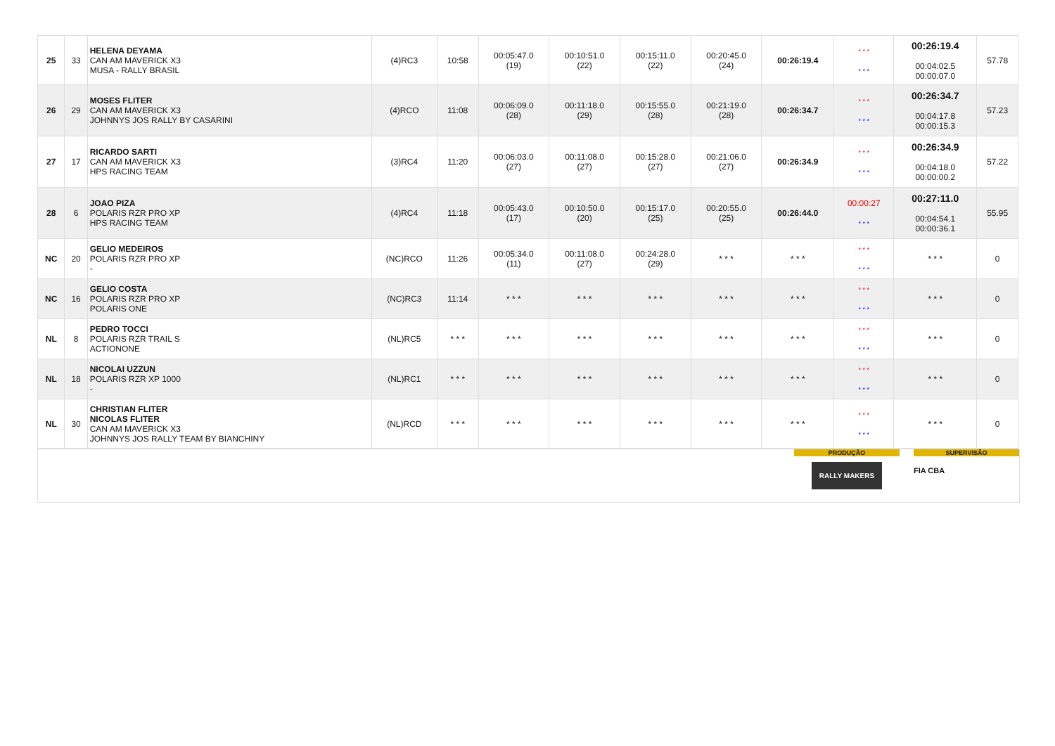| 25 | 33 | HELENA DEYAMA CAN AM MAVERICK X3 MUSA - RALLY BRASIL | (4)RC3 | 10:58 | 00:05:47.0 (19) | 00:10:51.0 (22) | 00:15:11.0 (22) | 00:20:45.0 (24) | 00:26:19.4 | * * * * * * | 00:26:19.4 00:04:02.5 00:00:07.0 | 57.78 |
| 26 | 29 | MOSES FLITER CAN AM MAVERICK X3 JOHNNYS JOS RALLY BY CASARINI | (4)RCO | 11:08 | 00:06:09.0 (28) | 00:11:18.0 (29) | 00:15:55.0 (28) | 00:21:19.0 (28) | 00:26:34.7 | * * * * * * | 00:26:34.7 00:04:17.8 00:00:15.3 | 57.23 |
| 27 | 17 | RICARDO SARTI CAN AM MAVERICK X3 HPS RACING TEAM | (3)RC4 | 11:20 | 00:06:03.0 (27) | 00:11:08.0 (27) | 00:15:28.0 (27) | 00:21:06.0 (27) | 00:26:34.9 | * * * * * * | 00:26:34.9 00:04:18.0 00:00:00.2 | 57.22 |
| 28 | 6 | JOAO PIZA POLARIS RZR PRO XP HPS RACING TEAM | (4)RC4 | 11:18 | 00:05:43.0 (17) | 00:10:50.0 (20) | 00:15:17.0 (25) | 00:20:55.0 (25) | 00:26:44.0 | 00:00:27 * * * | 00:27:11.0 00:04:54.1 00:00:36.1 | 55.95 |
| NC | 20 | GELIO MEDEIROS POLARIS RZR PRO XP - | (NC)RCO | 11:26 | 00:05:34.0 (11) | 00:11:08.0 (27) | 00:24:28.0 (29) | * * * | * * * | * * * * * * | * * * | 0 |
| NC | 16 | GELIO COSTA POLARIS RZR PRO XP POLARIS ONE | (NC)RC3 | 11:14 | * * * | * * * | * * * | * * * | * * * | * * * * * * | * * * | 0 |
| NL | 8 | PEDRO TOCCI POLARIS RZR TRAIL S ACTIONONE | (NL)RC5 | * * * | * * * | * * * | * * * | * * * | * * * | * * * * * * | * * * | 0 |
| NL | 18 | NICOLAI UZZUN POLARIS RZR XP 1000 - | (NL)RC1 | * * * | * * * | * * * | * * * | * * * | * * * | * * * * * * | * * * | 0 |
| NL | 30 | CHRISTIAN FLITER NICOLAS FLITER CAN AM MAVERICK X3 JOHNNYS JOS RALLY TEAM BY BIANCHINY | (NL)RCD | * * * | * * * | * * * | * * * | * * * | * * * | * * * * * * | * * * | 0 |
PRODUÇÃO
RALLY MAKERS
SUPERVISÃO
FIA CBA